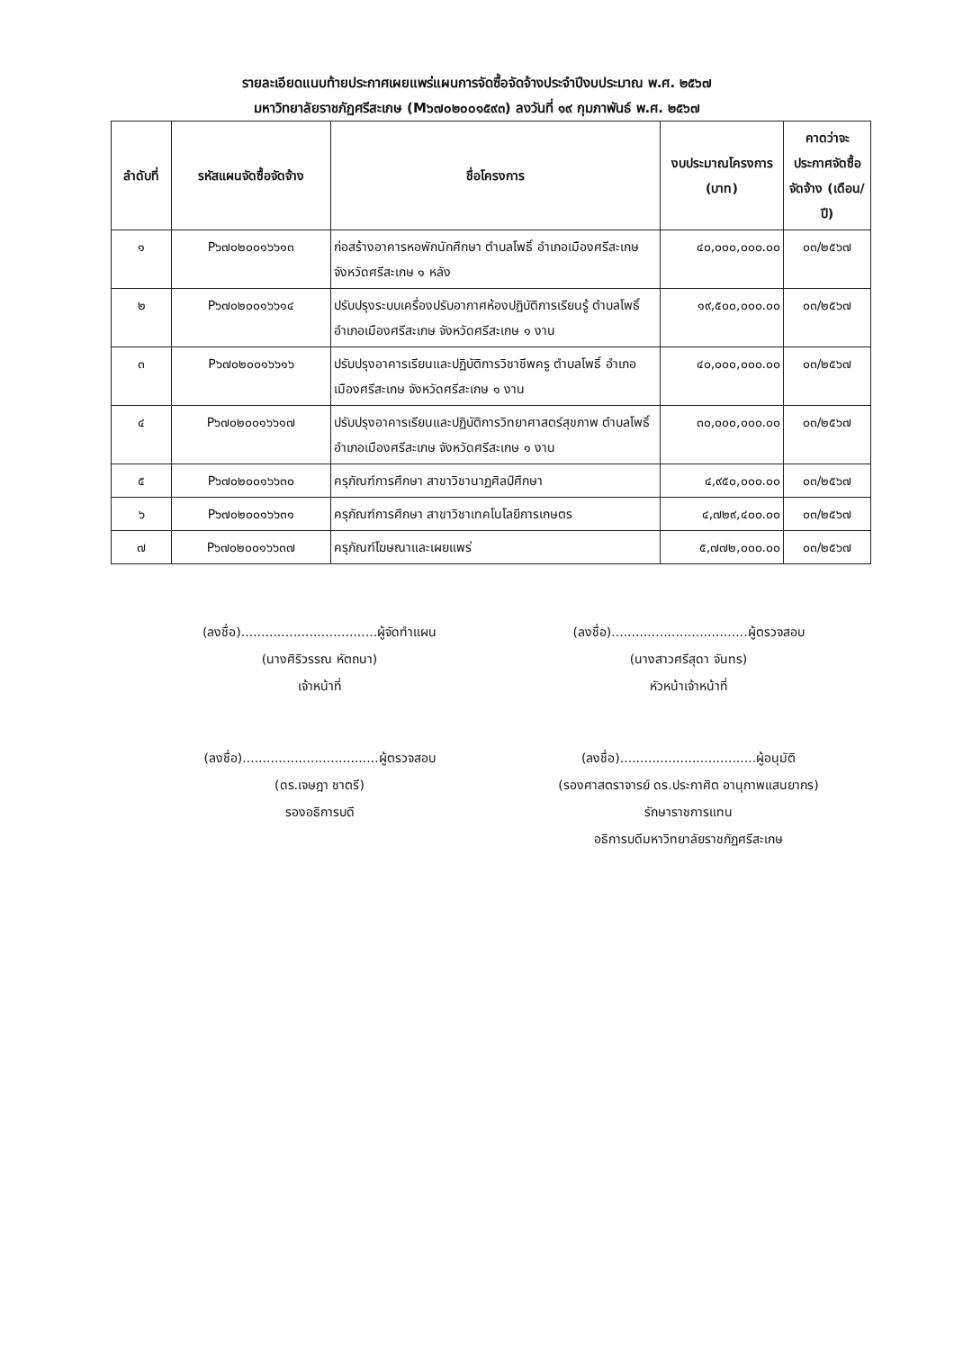รายละเอียดแนบท้ายประกาศเผยแพร่แผนการจัดซื้อจัดจ้างประจำปีงบประมาณ พ.ศ. ๒๕๖๗
มหาวิทยาลัยราชภัฏศรีสะเกษ (M๖๗๐๒๐๐๑๕๙๓) ลงวันที่ ๑๙ กุมภาพันธ์ พ.ศ. ๒๕๖๗
| ลำดับที่ | รหัสแผนจัดซื้อจัดจ้าง | ชื่อโครงการ | งบประมาณโครงการ (บาท) | คาดว่าจะประกาศจัดซื้อจัดจ้าง (เดือน/ปี) |
| --- | --- | --- | --- | --- |
| ๑ | P๖๗๐๒๐๐๑๖๖๑๓ | ก่อสร้างอาคารหอพักนักศึกษา ตำบลโพธิ์ อำเภอเมืองศรีสะเกษ จังหวัดศรีสะเกษ ๑ หลัง | ๔๐,๐๐๐,๐๐๐.๐๐ | ๐๓/๒๕๖๗ |
| ๒ | P๖๗๐๒๐๐๑๖๖๑๔ | ปรับปรุงระบบเครื่องปรับอากาศห้องปฏิบัติการเรียนรู้ ตำบลโพธิ์ อำเภอเมืองศรีสะเกษ จังหวัดศรีสะเกษ ๑ งาน | ๑๙,๕๐๐,๐๐๐.๐๐ | ๐๓/๒๕๖๗ |
| ๓ | P๖๗๐๒๐๐๑๖๖๑๖ | ปรับปรุงอาคารเรียนและปฏิบัติการวิชาชีพครู ตำบลโพธิ์ อำเภอเมืองศรีสะเกษ จังหวัดศรีสะเกษ ๑ งาน | ๔๐,๐๐๐,๐๐๐.๐๐ | ๐๓/๒๕๖๗ |
| ๔ | P๖๗๐๒๐๐๑๖๖๑๗ | ปรับปรุงอาคารเรียนและปฏิบัติการวิทยาศาสตร์สุขภาพ ตำบลโพธิ์ อำเภอเมืองศรีสะเกษ จังหวัดศรีสะเกษ ๑ งาน | ๓๐,๐๐๐,๐๐๐.๐๐ | ๐๓/๒๕๖๗ |
| ๕ | P๖๗๐๒๐๐๑๖๖๓๐ | ครุภัณฑ์การศึกษา สาขาวิชานาฏศิลป์ศึกษา | ๔,๙๕๐,๐๐๐.๐๐ | ๐๓/๒๕๖๗ |
| ๖ | P๖๗๐๒๐๐๑๖๖๓๑ | ครุภัณฑ์การศึกษา สาขาวิชาเทคโนโลยีการเกษตร | ๔,๗๒๙,๔๐๐.๐๐ | ๐๓/๒๕๖๗ |
| ๗ | P๖๗๐๒๐๐๑๖๖๓๗ | ครุภัณฑ์โฆษณาและเผยแพร่ | ๕,๗๗๒,๐๐๐.๐๐ | ๐๓/๒๕๖๗ |
(ลงชื่อ)..................................ผู้จัดทำแผน
(นางศิริวรรณ หัตถนา)
เจ้าหน้าที่
(ลงชื่อ)..................................ผู้ตรวจสอบ
(นางสาวศรีสุดา จันทร)
หัวหน้าเจ้าหน้าที่
(ลงชื่อ)..................................ผู้ตรวจสอบ
(ดร.เจษฎา ชาตรี)
รองอธิการบดี
(ลงชื่อ)..................................ผู้อนุมัติ
(รองศาสตราจารย์ ดร.ประกาศิต อานุภาพแสนยากร)
รักษาราชการแทน
อธิการบดีมหาวิทยาลัยราชภัฏศรีสะเกษ